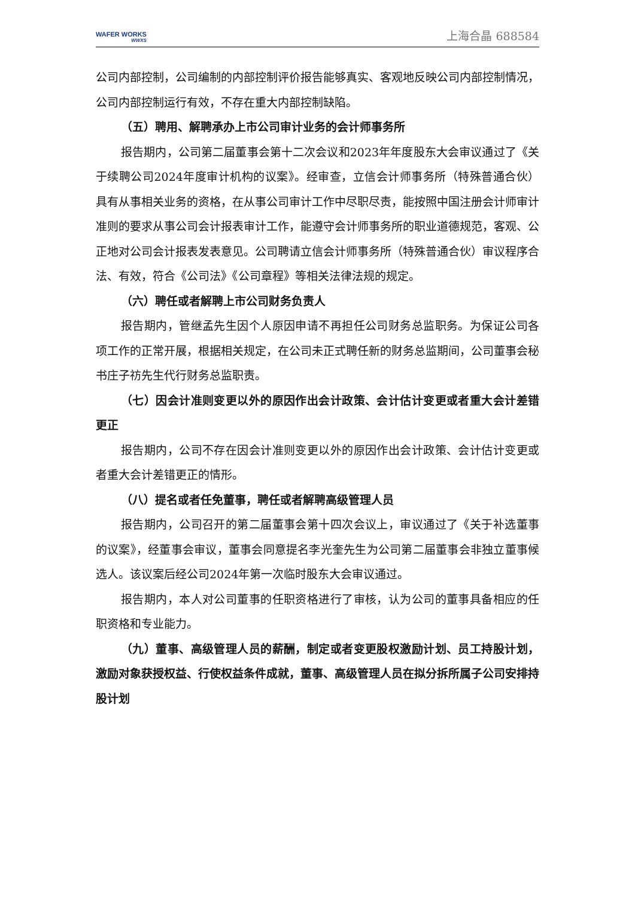WAFER WORKS
WWXS
上海合晶 688584
公司内部控制，公司编制的内部控制评价报告能够真实、客观地反映公司内部控制情况，公司内部控制运行有效，不存在重大内部控制缺陷。
（五）聘用、解聘承办上市公司审计业务的会计师事务所
报告期内，公司第二届董事会第十二次会议和2023年年度股东大会审议通过了《关于续聘公司2024年度审计机构的议案》。经审查，立信会计师事务所（特殊普通合伙）具有从事相关业务的资格，在从事公司审计工作中尽职尽责，能按照中国注册会计师审计准则的要求从事公司会计报表审计工作，能遵守会计师事务所的职业道德规范，客观、公正地对公司会计报表发表意见。公司聘请立信会计师事务所（特殊普通合伙）审议程序合法、有效，符合《公司法》《公司章程》等相关法律法规的规定。
（六）聘任或者解聘上市公司财务负责人
报告期内，管继孟先生因个人原因申请不再担任公司财务总监职务。为保证公司各项工作的正常开展，根据相关规定，在公司未正式聘任新的财务总监期间，公司董事会秘书庄子祊先生代行财务总监职责。
（七）因会计准则变更以外的原因作出会计政策、会计估计变更或者重大会计差错更正
报告期内，公司不存在因会计准则变更以外的原因作出会计政策、会计估计变更或者重大会计差错更正的情形。
（八）提名或者任免董事，聘任或者解聘高级管理人员
报告期内，公司召开的第二届董事会第十四次会议上，审议通过了《关于补选董事的议案》，经董事会审议，董事会同意提名李光奎先生为公司第二届董事会非独立董事候选人。该议案后经公司2024年第一次临时股东大会审议通过。
报告期内，本人对公司董事的任职资格进行了审核，认为公司的董事具备相应的任职资格和专业能力。
（九）董事、高级管理人员的薪酬，制定或者变更股权激励计划、员工持股计划，激励对象获授权益、行使权益条件成就，董事、高级管理人员在拟分拆所属子公司安排持股计划